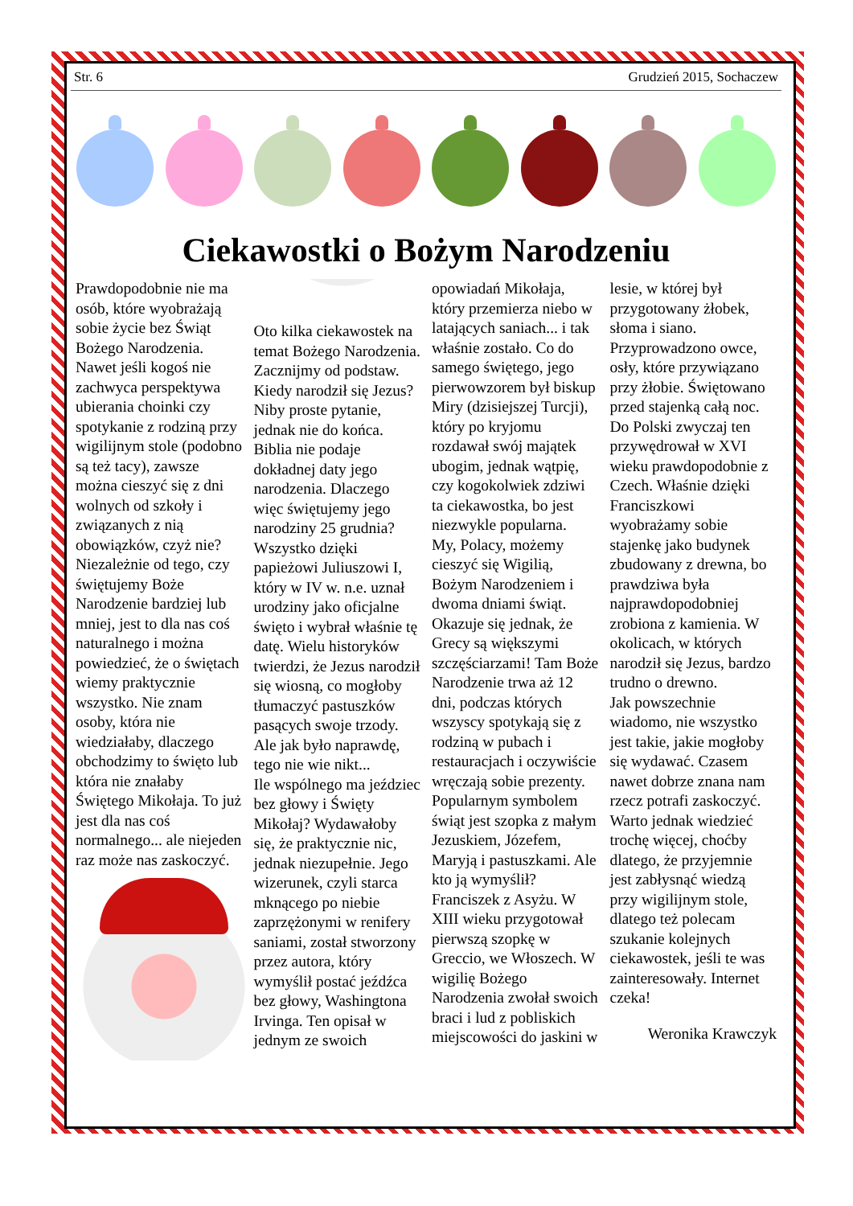Str. 6 Grudzień 2015, Sochaczew
Ciekawostki o Bożym Narodzeniu
Prawdopodobnie nie ma osób, które wyobrażają sobie życie bez Świąt Bożego Narodzenia. Nawet jeśli kogoś nie zachwyca perspektywa ubierania choinki czy spotykanie z rodziną przy wigilijnym stole (podobno są też tacy), zawsze można cieszyć się z dni wolnych od szkoły i związanych z nią obowiązków, czyż nie? Niezależnie od tego, czy świętujemy Boże Narodzenie bardziej lub mniej, jest to dla nas coś naturalnego i można powiedzieć, że o świętach wiemy praktycznie wszystko. Nie znam osoby, która nie wiedziałaby, dlaczego obchodzimy to święto lub która nie znałaby Świętego Mikołaja. To już jest dla nas coś normalnego... ale niejeden raz może nas zaskoczyć.
Oto kilka ciekawostek na temat Bożego Narodzenia.
Zacznijmy od podstaw. Kiedy narodził się Jezus? Niby proste pytanie, jednak nie do końca. Biblia nie podaje dokładnej daty jego narodzenia. Dlaczego więc świętujemy jego narodziny 25 grudnia? Wszystko dzięki papieżowi Juliuszowi I, który w IV w. n.e. uznał urodziny jako oficjalne święto i wybrał właśnie tę datę. Wielu historyków twierdzi, że Jezus narodził się wiosną, co mogłoby tłumaczyć pastuszków pasących swoje trzody. Ale jak było naprawdę, tego nie wie nikt...
Ile wspólnego ma jeździec bez głowy i Święty Mikołaj? Wydawałoby się, że praktycznie nic, jednak niezupełnie. Jego wizerunek, czyli starca mknącego po niebie zaprzężonymi w renifery saniami, został stworzony przez autora, który wymyślił postać jeźdźca bez głowy, Washingtona Irvinga. Ten opisał w jednym ze swoich opowiadań Mikołaja, który przemierza niebo w latających saniach... i tak właśnie zostało. Co do samego świętego, jego pierwowzorem był biskup Miry (dzisiejszej Turcji), który po kryjomu rozdawał swój majątek ubogim, jednak wątpię, czy kogokolwiek zdziwi ta ciekawostka, bo jest niezwykle popularna.
My, Polacy, możemy cieszyć się Wigilią, Bożym Narodzeniem i dwoma dniami świąt. Okazuje się jednak, że Grecy są większymi szczęściarzami! Tam Boże Narodzenie trwa aż 12 dni, podczas których wszyscy spotykają się z rodziną w pubach i restauracjach i oczywiście wręczają sobie prezenty.
Popularnym symbolem świąt jest szopka z małym Jezuskiem, Józefem, Maryją i pastuszkami. Ale kto ją wymyślił? Franciszek z Asyżu. W XIII wieku przygotował pierwszą szopkę w Greccio, we Włoszech. W wigilię Bożego Narodzenia zwołał swoich braci i lud z pobliskich miejscowości do jaskini w lesie, w której był przygotowany żłobek, słoma i siano. Przyprowadzono owce, osły, które przywiązano przy żłobie. Świętowano przed stajenką całą noc. Do Polski zwyczaj ten przywędrował w XVI wieku prawdopodobnie z Czech. Właśnie dzięki Franciszkowi wyobrażamy sobie stajenkę jako budynek zbudowany z drewna, bo prawdziwa była najprawdopodobniej zrobiona z kamienia. W okolicach, w których narodził się Jezus, bardzo trudno o drewno.
Jak powszechnie wiadomo, nie wszystko jest takie, jakie mogłoby się wydawać. Czasem nawet dobrze znana nam rzecz potrafi zaskoczyć. Warto jednak wiedzieć trochę więcej, choćby dlatego, że przyjemnie jest zabłysnąć wiedzą przy wigilijnym stole, dlatego też polecam szukanie kolejnych ciekawostek, jeśli te was zainteresowały. Internet czeka!
Weronika Krawczyk